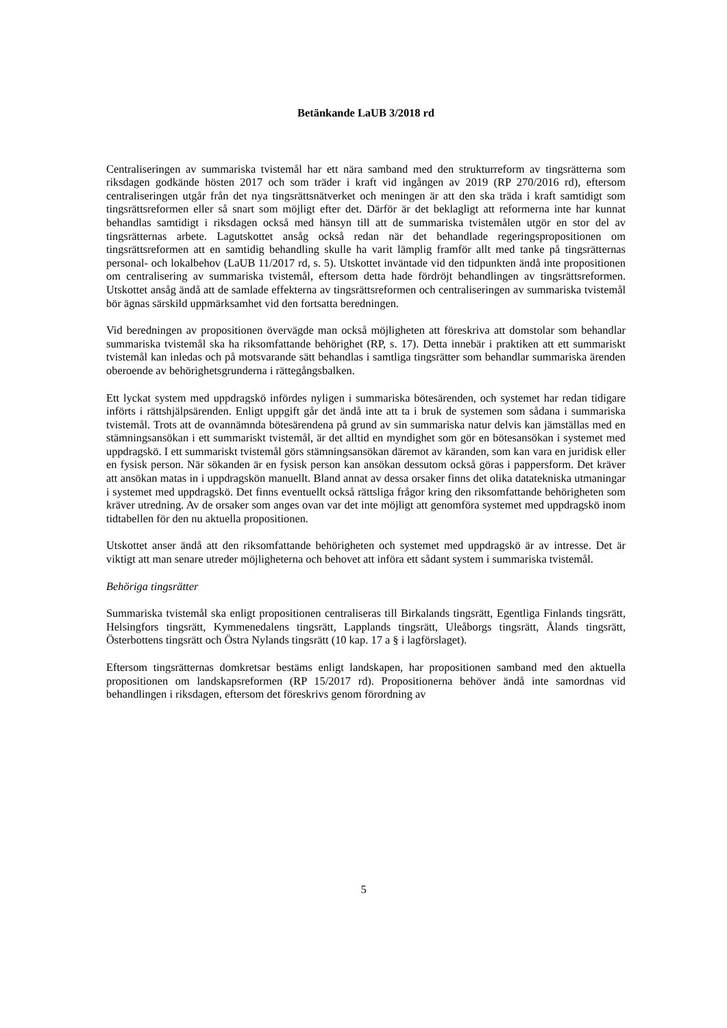Betänkande LaUB 3/2018 rd
Centraliseringen av summariska tvistemål har ett nära samband med den strukturreform av tingsrätterna som riksdagen godkände hösten 2017 och som träder i kraft vid ingången av 2019 (RP 270/2016 rd), eftersom centraliseringen utgår från det nya tingsrättsnätverket och meningen är att den ska träda i kraft samtidigt som tingsrättsreformen eller så snart som möjligt efter det. Därför är det beklagligt att reformerna inte har kunnat behandlas samtidigt i riksdagen också med hänsyn till att de summariska tvistemålen utgör en stor del av tingsrätternas arbete. Lagutskottet ansåg också redan när det behandlade regeringspropositionen om tingsrättsreformen att en samtidig behandling skulle ha varit lämplig framför allt med tanke på tingsrätternas personal- och lokalbehov (LaUB 11/2017 rd, s. 5). Utskottet inväntade vid den tidpunkten ändå inte propositionen om centralisering av summariska tvistemål, eftersom detta hade fördröjt behandlingen av tingsrättsreformen. Utskottet ansåg ändå att de samlade effekterna av tingsrättsreformen och centraliseringen av summariska tvistemål bör ägnas särskild uppmärksamhet vid den fortsatta beredningen.
Vid beredningen av propositionen övervägde man också möjligheten att föreskriva att domstolar som behandlar summariska tvistemål ska ha riksomfattande behörighet (RP, s. 17). Detta innebär i praktiken att ett summariskt tvistemål kan inledas och på motsvarande sätt behandlas i samtliga tingsrätter som behandlar summariska ärenden oberoende av behörighetsgrunderna i rättegångsbalken.
Ett lyckat system med uppdragskö infördes nyligen i summariska bötesärenden, och systemet har redan tidigare införts i rättshjälpsärenden. Enligt uppgift går det ändå inte att ta i bruk de systemen som sådana i summariska tvistemål. Trots att de ovannämnda bötesärendena på grund av sin summariska natur delvis kan jämställas med en stämningsansökan i ett summariskt tvistemål, är det alltid en myndighet som gör en bötesansökan i systemet med uppdragskö. I ett summariskt tvistemål görs stämningsansökan däremot av käranden, som kan vara en juridisk eller en fysisk person. När sökanden är en fysisk person kan ansökan dessutom också göras i pappersform. Det kräver att ansökan matas in i uppdragskön manuellt. Bland annat av dessa orsaker finns det olika datatekniska utmaningar i systemet med uppdragskö. Det finns eventuellt också rättsliga frågor kring den riksomfattande behörigheten som kräver utredning. Av de orsaker som anges ovan var det inte möjligt att genomföra systemet med uppdragskö inom tidtabellen för den nu aktuella propositionen.
Utskottet anser ändå att den riksomfattande behörigheten och systemet med uppdragskö är av intresse. Det är viktigt att man senare utreder möjligheterna och behovet att införa ett sådant system i summariska tvistemål.
Behöriga tingsrätter
Summariska tvistemål ska enligt propositionen centraliseras till Birkalands tingsrätt, Egentliga Finlands tingsrätt, Helsingfors tingsrätt, Kymmenedalens tingsrätt, Lapplands tingsrätt, Uleåborgs tingsrätt, Ålands tingsrätt, Österbottens tingsrätt och Östra Nylands tingsrätt (10 kap. 17 a § i lagförslaget).
Eftersom tingsrätternas domkretsar bestäms enligt landskapen, har propositionen samband med den aktuella propositionen om landskapsreformen (RP 15/2017 rd). Propositionerna behöver ändå inte samordnas vid behandlingen i riksdagen, eftersom det föreskrivs genom förordning av
5